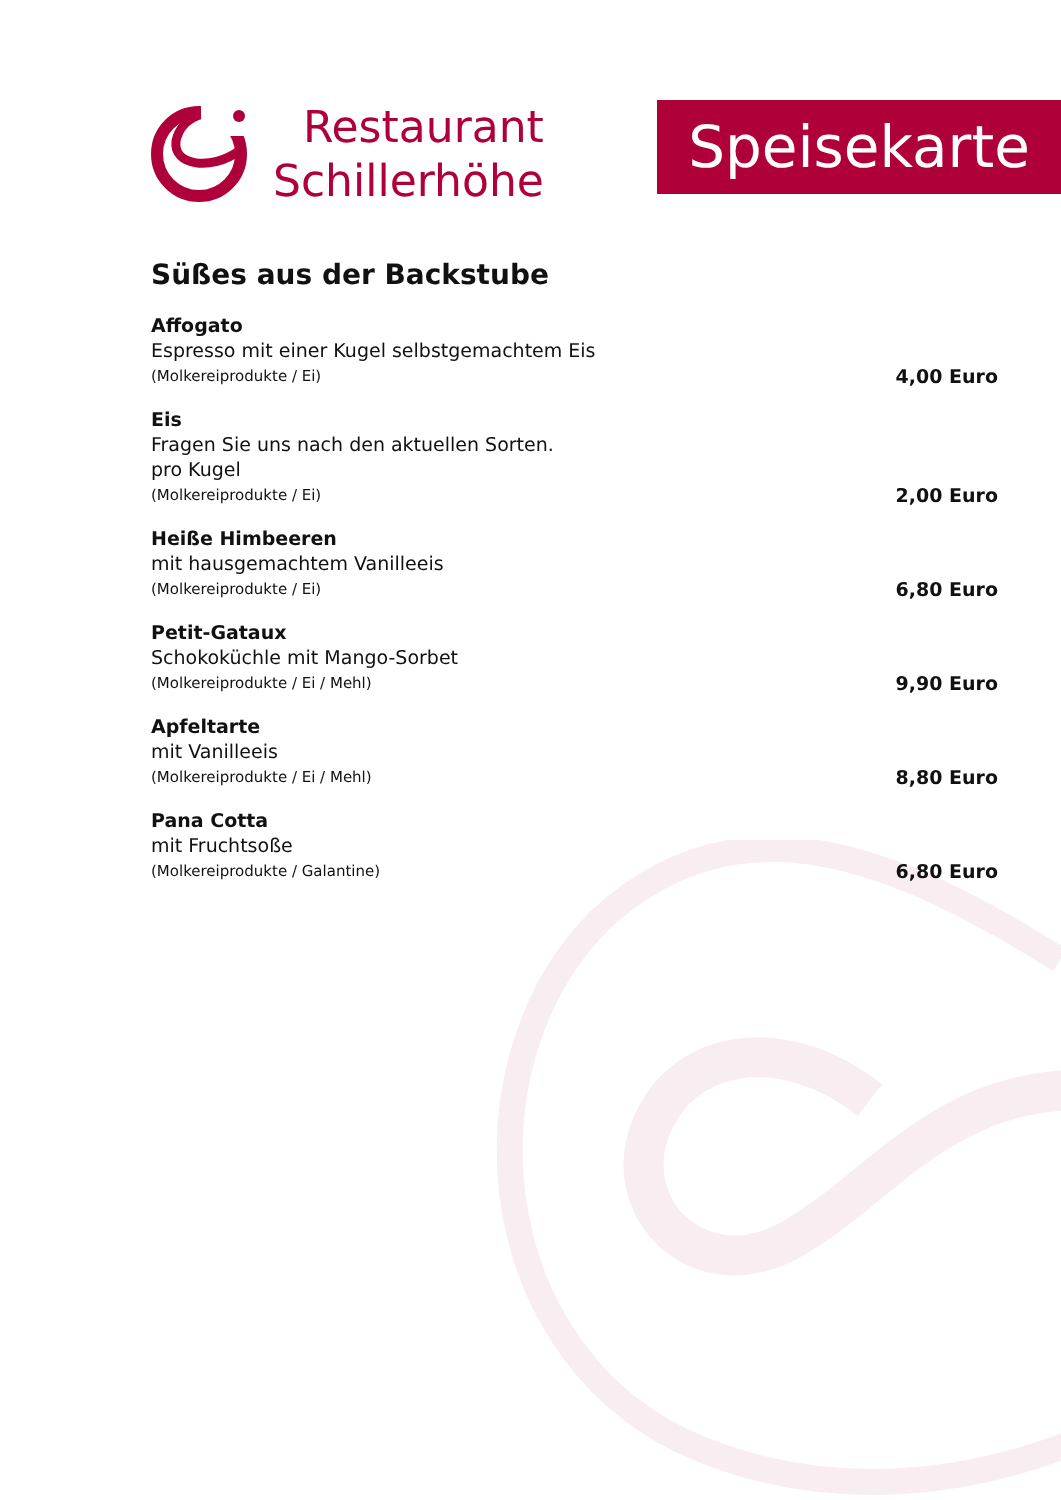Restaurant
Schillerhöhe
Speisekarte
Süßes aus der Backstube
Affogato
Espresso mit einer Kugel selbstgemachtem Eis
(Molkereiprodukte / Ei) 4,00 Euro
Eis
Fragen Sie uns nach den aktuellen Sorten.
pro Kugel
(Molkereiprodukte / Ei) 2,00 Euro
Heiße Himbeeren
mit hausgemachtem Vanilleeis
(Molkereiprodukte / Ei) 6,80 Euro
Petit-Gataux
Schokoküchle mit Mango-Sorbet
(Molkereiprodukte / Ei / Mehl) 9,90 Euro
Apfeltarte
mit Vanilleeis
(Molkereiprodukte / Ei / Mehl) 8,80 Euro
Pana Cotta
mit Fruchtsoße
(Molkereiprodukte / Galantine) 6,80 Euro